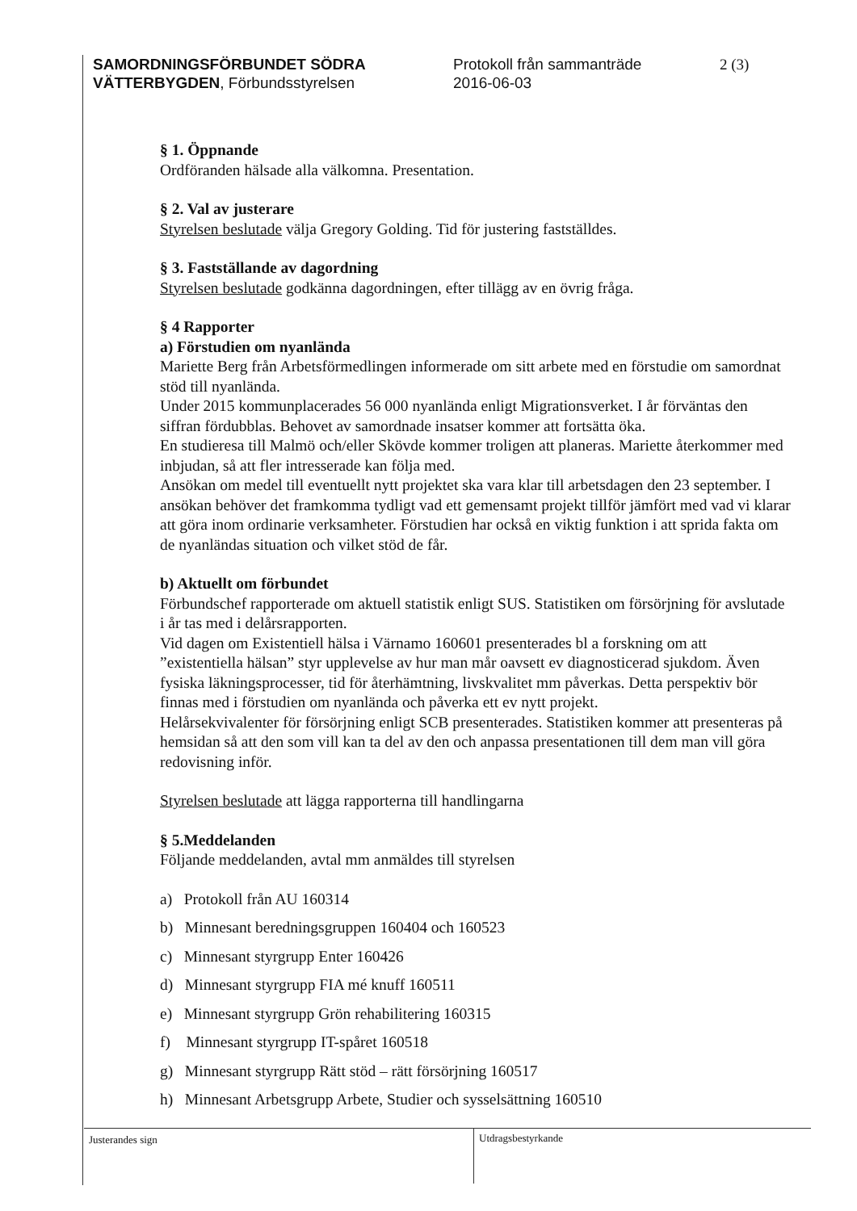SAMORDNINGSFÖRBUNDET SÖDRA
VÄTTERBYGDEN, Förbundsstyrelsen
Protokoll från sammanträde
2016-06-03
2 (3)
§ 1. Öppnande
Ordföranden hälsade alla välkomna. Presentation.
§ 2. Val av justerare
Styrelsen beslutade välja Gregory Golding. Tid för justering fastställdes.
§ 3. Fastställande av dagordning
Styrelsen beslutade godkänna dagordningen, efter tillägg av en övrig fråga.
§ 4 Rapporter
a) Förstudien om nyanlända
Mariette Berg från Arbetsförmedlingen informerade om sitt arbete med en förstudie om samordnat stöd till nyanlända.
Under 2015 kommunplacerades 56 000 nyanlända enligt Migrationsverket. I år förväntas den siffran fördubblas. Behovet av samordnade insatser kommer att fortsätta öka.
En studieresa till Malmö och/eller Skövde kommer troligen att planeras. Mariette återkommer med inbjudan, så att fler intresserade kan följa med.
Ansökan om medel till eventuellt nytt projektet ska vara klar till arbetsdagen den 23 september. I ansökan behöver det framkomma tydligt vad ett gemensamt projekt tillför jämfört med vad vi klarar att göra inom ordinarie verksamheter. Förstudien har också en viktig funktion i att sprida fakta om de nyanländas situation och vilket stöd de får.
b) Aktuellt om förbundet
Förbundschef rapporterade om aktuell statistik enligt SUS. Statistiken om försörjning för avslutade i år tas med i delårsrapporten.
Vid dagen om Existentiell hälsa i Värnamo 160601 presenterades bl a forskning om att ”existentiella hälsan” styr upplevelse av hur man mår oavsett ev diagnosticerad sjukdom. Även fysiska läkningsprocesser, tid för återhämtning, livskvalitet mm påverkas. Detta perspektiv bör finnas med i förstudien om nyanlända och påverka ett ev nytt projekt.
Helårsekvivalenter för försörjning enligt SCB presenterades. Statistiken kommer att presenteras på hemsidan så att den som vill kan ta del av den och anpassa presentationen till dem man vill göra redovisning inför.
Styrelsen beslutade att lägga rapporterna till handlingarna
§ 5.Meddelanden
Följande meddelanden, avtal mm anmäldes till styrelsen
a) Protokoll från AU 160314
b) Minnesant beredningsgruppen 160404 och 160523
c) Minnesant styrgrupp Enter 160426
d) Minnesant styrgrupp FIA mé knuff 160511
e) Minnesant styrgrupp Grön rehabilitering 160315
f) Minnesant styrgrupp IT-spåret 160518
g) Minnesant styrgrupp Rätt stöd – rätt försörjning 160517
h) Minnesant Arbetsgrupp Arbete, Studier och sysselsättning 160510
Justerandes sign Utdragsbestyrkande